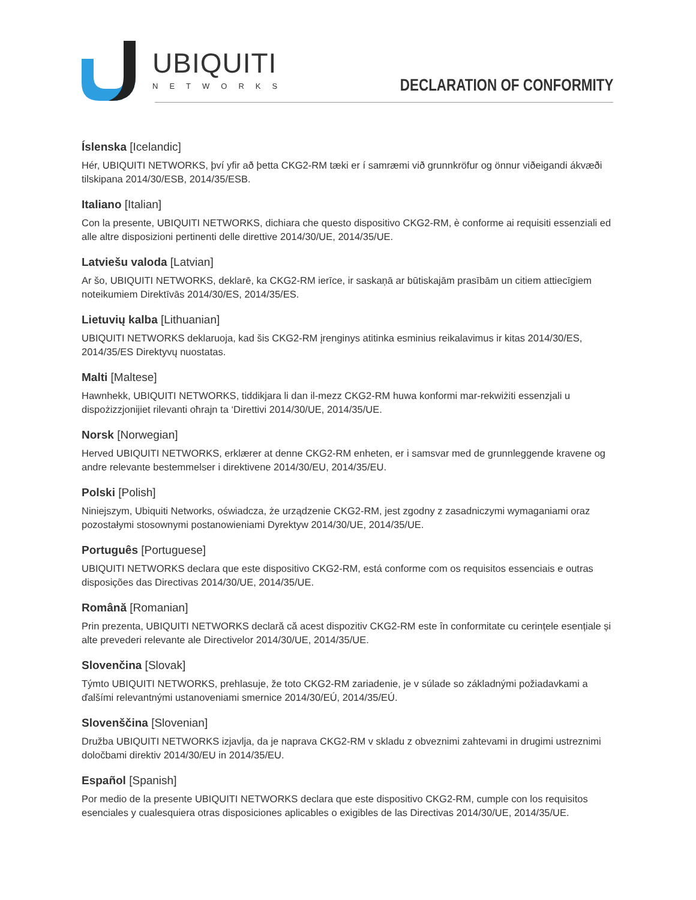UBIQUITI
NETWORKS
DECLARATION OF CONFORMITY
Íslenska [Icelandic]
Hér, UBIQUITI NETWORKS, því yfir að þetta CKG2-RM tæki er í samræmi við grunnkröfur og önnur viðeigandi ákvæði tilskipana 2014/30/ESB, 2014/35/ESB.
Italiano [Italian]
Con la presente, UBIQUITI NETWORKS, dichiara che questo dispositivo CKG2-RM, è conforme ai requisiti essenziali ed alle altre disposizioni pertinenti delle direttive 2014/30/UE, 2014/35/UE.
Latviešu valoda [Latvian]
Ar šo, UBIQUITI NETWORKS, deklarē, ka CKG2-RM ierīce, ir saskaņā ar būtiskajām prasībām un citiem attiecīgiem noteikumiem Direktīvās 2014/30/ES, 2014/35/ES.
Lietuvių kalba [Lithuanian]
UBIQUITI NETWORKS deklaruoja, kad šis CKG2-RM įrenginys atitinka esminius reikalavimus ir kitas 2014/30/ES, 2014/35/ES Direktyvų nuostatas.
Malti [Maltese]
Hawnhekk, UBIQUITI NETWORKS, tiddikjara li dan il-mezz CKG2-RM huwa konformi mar-rekwiżiti essenzjali u dispożizzjonijiet rilevanti oħrajn ta ‘Direttivi 2014/30/UE, 2014/35/UE.
Norsk [Norwegian]
Herved UBIQUITI NETWORKS, erklærer at denne CKG2-RM enheten, er i samsvar med de grunnleggende kravene og andre relevante bestemmelser i direktivene 2014/30/EU, 2014/35/EU.
Polski [Polish]
Niniejszym, Ubiquiti Networks, oświadcza, że urządzenie CKG2-RM, jest zgodny z zasadniczymi wymaganiami oraz pozostałymi stosownymi postanowieniami Dyrektyw 2014/30/UE, 2014/35/UE.
Português [Portuguese]
UBIQUITI NETWORKS declara que este dispositivo CKG2-RM, está conforme com os requisitos essenciais e outras disposições das Directivas 2014/30/UE, 2014/35/UE.
Română [Romanian]
Prin prezenta, UBIQUITI NETWORKS declară că acest dispozitiv CKG2-RM este în conformitate cu cerințele esențiale și alte prevederi relevante ale Directivelor 2014/30/UE, 2014/35/UE.
Slovenčina [Slovak]
Týmto UBIQUITI NETWORKS, prehlasuje, že toto CKG2-RM zariadenie, je v súlade so základnými požiadavkami a ďalšími relevantnými ustanoveniami smernice 2014/30/EÚ, 2014/35/EÚ.
Slovenščina [Slovenian]
Družba UBIQUITI NETWORKS izjavlja, da je naprava CKG2-RM v skladu z obveznimi zahtevami in drugimi ustreznimi določbami direktiv 2014/30/EU in 2014/35/EU.
Español [Spanish]
Por medio de la presente UBIQUITI NETWORKS declara que este dispositivo CKG2-RM, cumple con los requisitos esenciales y cualesquiera otras disposiciones aplicables o exigibles de las Directivas 2014/30/UE, 2014/35/UE.